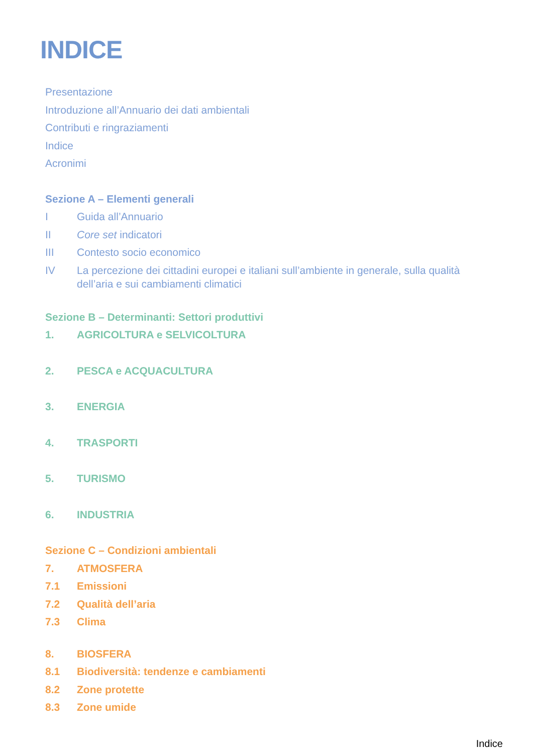INDICE
Presentazione
Introduzione all’Annuario dei dati ambientali
Contributi e ringraziamenti
Indice
Acronimi
Sezione A – Elementi generali
I Guida all’Annuario
II Core set indicatori
III Contesto socio economico
IV La percezione dei cittadini europei e italiani sull’ambiente in generale, sulla qualità dell’aria e sui cambiamenti climatici
Sezione B – Determinanti: Settori produttivi
1. AGRICOLTURA e SELVICOLTURA
2. PESCA e ACQUACULTURA
3. ENERGIA
4. TRASPORTI
5. TURISMO
6. INDUSTRIA
Sezione C – Condizioni ambientali
7. ATMOSFERA
7.1 Emissioni
7.2 Qualità dell’aria
7.3 Clima
8. BIOSFERA
8.1 Biodiversità: tendenze e cambiamenti
8.2 Zone protette
8.3 Zone umide
Indice